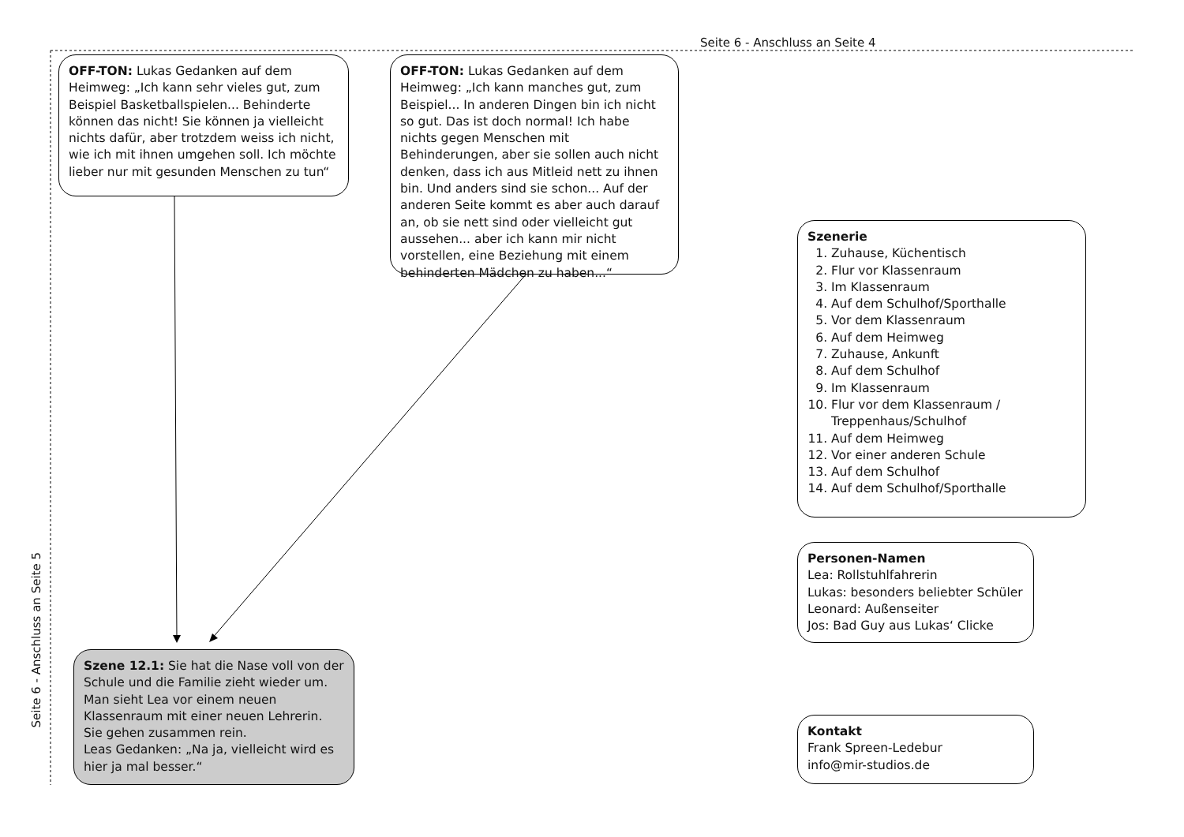Seite 6 - Anschluss an Seite 4
OFF-TON: Lukas Gedanken auf dem Heimweg: „Ich kann sehr vieles gut, zum Beispiel Basketballspielen... Behinderte können das nicht! Sie können ja vielleicht nichts dafür, aber trotzdem weiss ich nicht, wie ich mit ihnen umgehen soll. Ich möchte lieber nur mit gesunden Menschen zu tun“
OFF-TON: Lukas Gedanken auf dem Heimweg: „Ich kann manches gut, zum Beispiel... In anderen Dingen bin ich nicht so gut. Das ist doch normal! Ich habe nichts gegen Menschen mit Behinderungen, aber sie sollen auch nicht denken, dass ich aus Mitleid nett zu ihnen bin. Und anders sind sie schon... Auf der anderen Seite kommt es aber auch darauf an, ob sie nett sind oder vielleicht gut aussehen... aber ich kann mir nicht vorstellen, eine Beziehung mit einem behinderten Mädchen zu haben...“
Seite 6 - Anschluss an Seite 5
Szenerie
1. Zuhause, Küchentisch
2. Flur vor Klassenraum
3. Im Klassenraum
4. Auf dem Schulhof/Sporthalle
5. Vor dem Klassenraum
6. Auf dem Heimweg
7. Zuhause, Ankunft
8. Auf dem Schulhof
9. Im Klassenraum
10. Flur vor dem Klassenraum / Treppenhaus/Schulhof
11. Auf dem Heimweg
12. Vor einer anderen Schule
13. Auf dem Schulhof
14. Auf dem Schulhof/Sporthalle
Personen-Namen
Lea: Rollstuhlfahrerin
Lukas: besonders beliebter Schüler
Leonard: Außenseiter
Jos: Bad Guy aus Lukas‘ Clicke
Szene 12.1: Sie hat die Nase voll von der Schule und die Familie zieht wieder um. Man sieht Lea vor einem neuen Klassenraum mit einer neuen Lehrerin. Sie gehen zusammen rein.
Leas Gedanken: „Na ja, vielleicht wird es hier ja mal besser.“
Kontakt
Frank Spreen-Ledebur
info@mir-studios.de